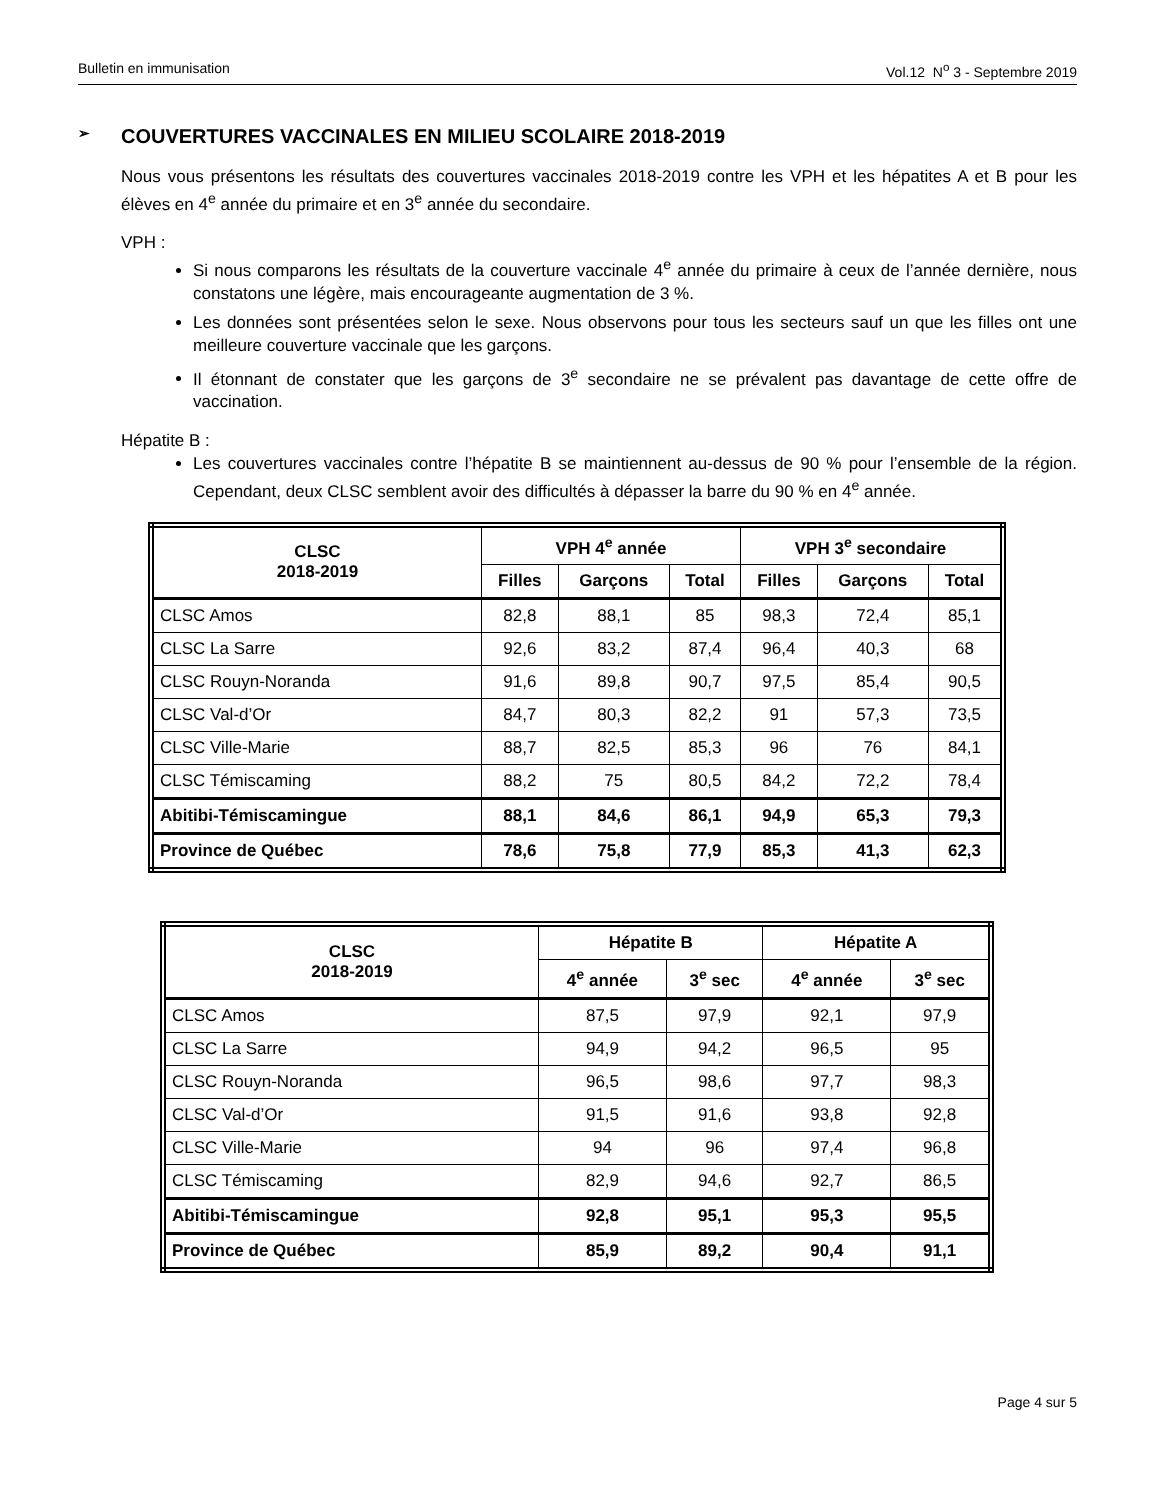Bulletin en immunisation Vol.12 N<sup>o</sup> 3 - Septembre 2019
➢ COUVERTURES VACCINALES EN MILIEU SCOLAIRE 2018-2019
Nous vous présentons les résultats des couvertures vaccinales 2018-2019 contre les VPH et les hépatites A et B pour les élèves en 4<sup>e</sup> année du primaire et en 3<sup>e</sup> année du secondaire.
VPH :
Si nous comparons les résultats de la couverture vaccinale 4<sup>e</sup> année du primaire à ceux de l’année dernière, nous constatons une légère, mais encourageante augmentation de 3 %.
Les données sont présentées selon le sexe. Nous observons pour tous les secteurs sauf un que les filles ont une meilleure couverture vaccinale que les garçons.
Il étonnant de constater que les garçons de 3<sup>e</sup> secondaire ne se prévalent pas davantage de cette offre de vaccination.
Hépatite B :
Les couvertures vaccinales contre l’hépatite B se maintiennent au-dessus de 90 % pour l’ensemble de la région. Cependant, deux CLSC semblent avoir des difficultés à dépasser la barre du 90 % en 4<sup>e</sup> année.
| CLSC 2018-2019 | VPH 4<sup>e</sup> année | | | VPH 3<sup>e</sup> secondaire | | |
| --- | --- | --- | --- | --- | --- | --- |
| | Filles | Garçons | Total | Filles | Garçons | Total |
| CLSC Amos | 82,8 | 88,1 | 85 | 98,3 | 72,4 | 85,1 |
| CLSC La Sarre | 92,6 | 83,2 | 87,4 | 96,4 | 40,3 | 68 |
| CLSC Rouyn-Noranda | 91,6 | 89,8 | 90,7 | 97,5 | 85,4 | 90,5 |
| CLSC Val-d’Or | 84,7 | 80,3 | 82,2 | 91 | 57,3 | 73,5 |
| CLSC Ville-Marie | 88,7 | 82,5 | 85,3 | 96 | 76 | 84,1 |
| CLSC Témiscaming | 88,2 | 75 | 80,5 | 84,2 | 72,2 | 78,4 |
| Abitibi-Témiscamingue | 88,1 | 84,6 | 86,1 | 94,9 | 65,3 | 79,3 |
| Province de Québec | 78,6 | 75,8 | 77,9 | 85,3 | 41,3 | 62,3 |
| CLSC 2018-2019 | Hépatite B | | Hépatite A | |
| --- | --- | --- | --- | --- |
| | 4<sup>e</sup> année | 3<sup>e</sup> sec | 4<sup>e</sup> année | 3<sup>e</sup> sec |
| CLSC Amos | 87,5 | 97,9 | 92,1 | 97,9 |
| CLSC La Sarre | 94,9 | 94,2 | 96,5 | 95 |
| CLSC Rouyn-Noranda | 96,5 | 98,6 | 97,7 | 98,3 |
| CLSC Val-d’Or | 91,5 | 91,6 | 93,8 | 92,8 |
| CLSC Ville-Marie | 94 | 96 | 97,4 | 96,8 |
| CLSC Témiscaming | 82,9 | 94,6 | 92,7 | 86,5 |
| Abitibi-Témiscamingue | 92,8 | 95,1 | 95,3 | 95,5 |
| Province de Québec | 85,9 | 89,2 | 90,4 | 91,1 |
Page 4 sur 5